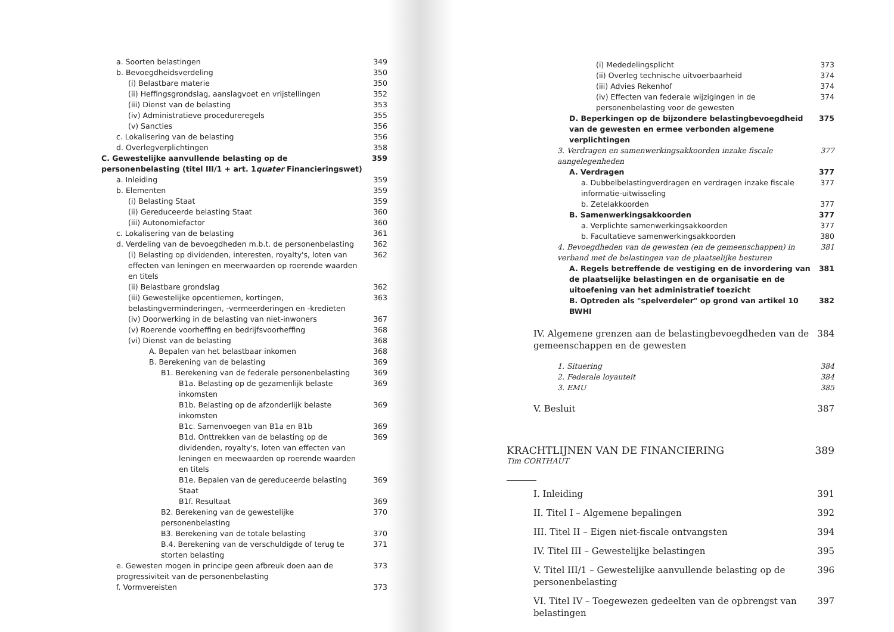a. Soorten belastingen 349
b. Bevoegdheidsverdeling 350
(i) Belastbare materie 350
(ii) Heffingsgrondslag, aanslagvoet en vrijstellingen 352
(iii) Dienst van de belasting 353
(iv) Administratieve procedureregels 355
(v) Sancties 356
c. Lokalisering van de belasting 356
d. Overlegverplichtingen 358
C. Gewestelijke aanvullende belasting op de personenbelasting (titel III/1 + art. 1quater Financieringswet) 359
a. Inleiding 359
b. Elementen 359
(i) Belasting Staat 359
(ii) Gereduceerde belasting Staat 360
(iii) Autonomiefactor 360
c. Lokalisering van de belasting 361
d. Verdeling van de bevoegdheden m.b.t. de personenbelasting 362
(i) Belasting op dividenden, interesten, royalty's, loten van effecten van leningen en meerwaarden op roerende waarden en titels 362
(ii) Belastbare grondslag 362
(iii) Gewestelijke opcentiemen, kortingen, belastingverminderingen, -vermeerderingen en -kredieten 363
(iv) Doorwerking in de belasting van niet-inwoners 367
(v) Roerende voorheffing en bedrijfsvoorheffing 368
(vi) Dienst van de belasting 368
A. Bepalen van het belastbaar inkomen 368
B. Berekening van de belasting 369
B1. Berekening van de federale personenbelasting 369
B1a. Belasting op de gezamenlijk belaste inkomsten 369
B1b. Belasting op de afzonderlijk belaste inkomsten 369
B1c. Samenvoegen van B1a en B1b 369
B1d. Onttrekken van de belasting op de dividenden, royalty's, loten van effecten van leningen en meewaarden op roerende waarden en titels 369
B1e. Bepalen van de gereduceerde belasting Staat 369
B1f. Resultaat 369
B2. Berekening van de gewestelijke personenbelasting 370
B3. Berekening van de totale belasting 370
B.4. Berekening van de verschuldigde of terug te storten belasting 371
e. Gewesten mogen in principe geen afbreuk doen aan de progressiviteit van de personenbelasting 373
f. Vormvereisten 373
(i) Mededelingsplicht 373
(ii) Overleg technische uitvoerbaarheid 374
(iii) Advies Rekenhof 374
(iv) Effecten van federale wijzigingen in de personenbelasting voor de gewesten 374
D. Beperkingen op de bijzondere belastingbevoegdheid van de gewesten en ermee verbonden algemene verplichtingen 375
3. Verdragen en samenwerkingsakkoorden inzake fiscale aangelegenheden 377
A. Verdragen 377
a. Dubbelbelastingverdragen en verdragen inzake fiscale informatie-uitwisseling 377
b. Zetelakkoorden 377
B. Samenwerkingsakkoorden 377
a. Verplichte samenwerkingsakkoorden 377
b. Facultatieve samenwerkingsakkoorden 380
4. Bevoegdheden van de gewesten (en de gemeenschappen) in verband met de belastingen van de plaatselijke besturen 381
A. Regels betreffende de vestiging en de invordering van de plaatselijke belastingen en de organisatie en de uitoefening van het administratief toezicht 381
B. Optreden als "spelverdeler" op grond van artikel 10 BWHI 382
IV. Algemene grenzen aan de belastingbevoegdheden van de gemeenschappen en de gewesten 384
1. Situering 384
2. Federale loyauteit 384
3. EMU 385
V. Besluit 387
KRACHTLIJNEN VAN DE FINANCIERING 389
Tim CORTHAUT
I. Inleiding 391
II. Titel I – Algemene bepalingen 392
III. Titel II – Eigen niet-fiscale ontvangsten 394
IV. Titel III – Gewestelijke belastingen 395
V. Titel III/1 – Gewestelijke aanvullende belasting op de personenbelasting 396
VI. Titel IV – Toegewezen gedeelten van de opbrengst van belastingen 397